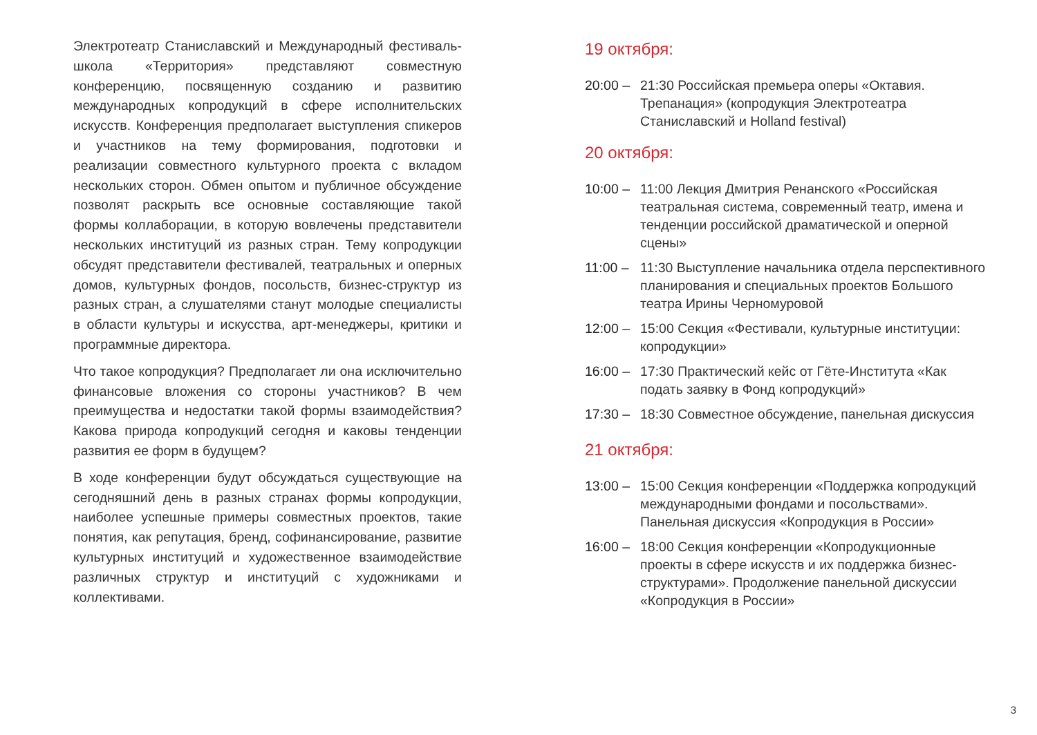Электротеатр Станиславский и Международный фестиваль-школа «Территория» представляют совместную конференцию, посвященную созданию и развитию международных копродукций в сфере исполнительских искусств. Конференция предполагает выступления спикеров и участников на тему формирования, подготовки и реализации совместного культурного проекта с вкладом нескольких сторон. Обмен опытом и публичное обсуждение позволят раскрыть все основные составляющие такой формы коллаборации, в которую вовлечены представители нескольких институций из разных стран. Тему копродукции обсудят представители фестивалей, театральных и оперных домов, культурных фондов, посольств, бизнес-структур из разных стран, а слушателями станут молодые специалисты в области культуры и искусства, арт-менеджеры, критики и программные директора.
Что такое копродукция? Предполагает ли она исключительно финансовые вложения со стороны участников? В чем преимущества и недостатки такой формы взаимодействия? Какова природа копродукций сегодня и каковы тенденции развития ее форм в будущем?
В ходе конференции будут обсуждаться существующие на сегодняшний день в разных странах формы копродукции, наиболее успешные примеры совместных проектов, такие понятия, как репутация, бренд, софинансирование, развитие культурных институций и художественное взаимодействие различных структур и институций с художниками и коллективами.
19 октября:
20:00 – 21:30 Российская премьера оперы «Октавия. Трепанация» (копродукция Электротеатра Станиславский и Holland festival)
20 октября:
10:00 – 11:00 Лекция Дмитрия Ренанского «Российская театральная система, современный театр, имена и тенденции российской драматической и оперной сцены»
11:00 – 11:30 Выступление начальника отдела перспективного планирования и специальных проектов Большого театра Ирины Черномуровой
12:00 – 15:00 Секция «Фестивали, культурные институции: копродукции»
16:00 – 17:30 Практический кейс от Гёте-Института «Как подать заявку в Фонд копродукций»
17:30 – 18:30 Совместное обсуждение, панельная дискуссия
21 октября:
13:00 – 15:00 Секция конференции «Поддержка копродукций международными фондами и посольствами». Панельная дискуссия «Копродукция в России»
16:00 – 18:00 Секция конференции «Копродукционные проекты в сфере искусств и их поддержка бизнес-структурами». Продолжение панельной дискуссии «Копродукция в России»
3